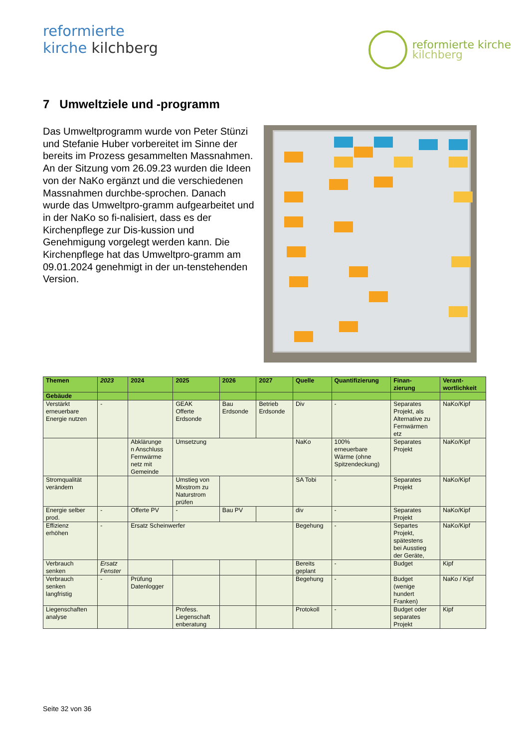reformierte
kirche kilchberg
reformierte kirche
kilchberg
7 Umweltziele und -programm
Das Umweltprogramm wurde von Peter Stünzi und Stefanie Huber vorbereitet im Sinne der bereits im Prozess gesammelten Massnahmen. An der Sitzung vom 26.09.23 wurden die Ideen von der NaKo ergänzt und die verschiedenen Massnahmen durchbe-sprochen. Danach wurde das Umweltpro-gramm aufgearbeitet und in der NaKo so fi-nalisiert, dass es der Kirchenpflege zur Dis-kussion und Genehmigung vorgelegt werden kann. Die Kirchenpflege hat das Umweltpro-gramm am 09.01.2024 genehmigt in der un-tenstehenden Version.
| Themen | 2023 | 2024 | 2025 | 2026 | 2027 | Quelle | Quantifizierung | Finan- zierung | Verant- wortlichkeit |
| --- | --- | --- | --- | --- | --- | --- | --- | --- | --- |
| Gebäude | | | | | | | | | |
| Verstärkt erneuerbare Energie nutzen | - | | GEAK Offerte Erdsonde | Bau Erdsonde | Betrieb Erdsonde | Div | - | Separates Projekt, als Alternative zu Fernwärmen etz | NaKo/Kipf |
| | | Abklärunge n Anschluss Fernwärme netz mit Gemeinde | Umsetzung | | | NaKo | 100% erneuerbare Wärme (ohne Spitzendeckung) | Separates Projekt | NaKo/Kipf |
| Stromqualität verändern | | | Umstieg von Mixstrom zu Naturstrom prüfen | | | SA Tobi | - | Separates Projekt | NaKo/Kipf |
| Energie selber prod. | - | Offerte PV | - | Bau PV | | div | - | Separates Projekt | NaKo/Kipf |
| Effizienz erhöhen | - | Ersatz Scheinwerfer | | | | Begehung | - | Separtes Projekt, spätestens bei Ausstieg der Geräte, | NaKo/Kipf |
| Verbrauch senken | Ersatz Fenster | | | | | Bereits geplant | - | Budget | Kipf |
| Verbrauch senken langfristig | - | Prüfung Datenlogger | | | | Begehung | - | Budget (wenige hundert Franken) | NaKo / Kipf |
| Liegenschaften analyse | | | Profess. Liegenschaft enberatung | | | Protokoll | - | Budget oder separates Projekt | Kipf |
Seite 32 von 36